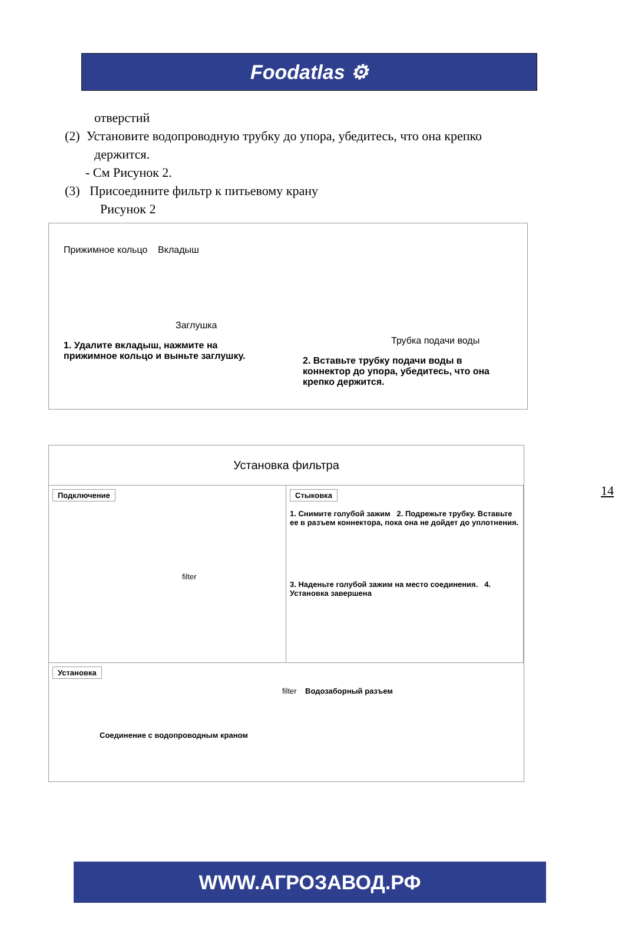Foodatlas ⚙
отверстий
(2) Установите водопроводную трубку до упора, убедитесь, что она крепко
держится.
- См Рисунок 2.
(3) Присоедините фильтр к питьевому крану
Рисунок 2
Прижимное кольцо Вкладыш
Заглушка
1. Удалите вкладыш, нажмите на прижимное кольцо и выньте заглушку.
Трубка подачи воды
2. Вставьте трубку подачи воды в коннектор до упора, убедитесь, что она крепко держится.
14
Установка фильтра
Подключение
filter
Стыковка
1. Снимите голубой зажим 2. Подрежьте трубку. Вставьте ее в разъем коннектора, пока она не дойдет до уплотнения.
3. Наденьте голубой зажим на место соединения. 4. Установка завершена
Установка
filter Водозаборный разъем
Соединение с водопроводным краном
WWW.АГРОЗАВОД.РФ